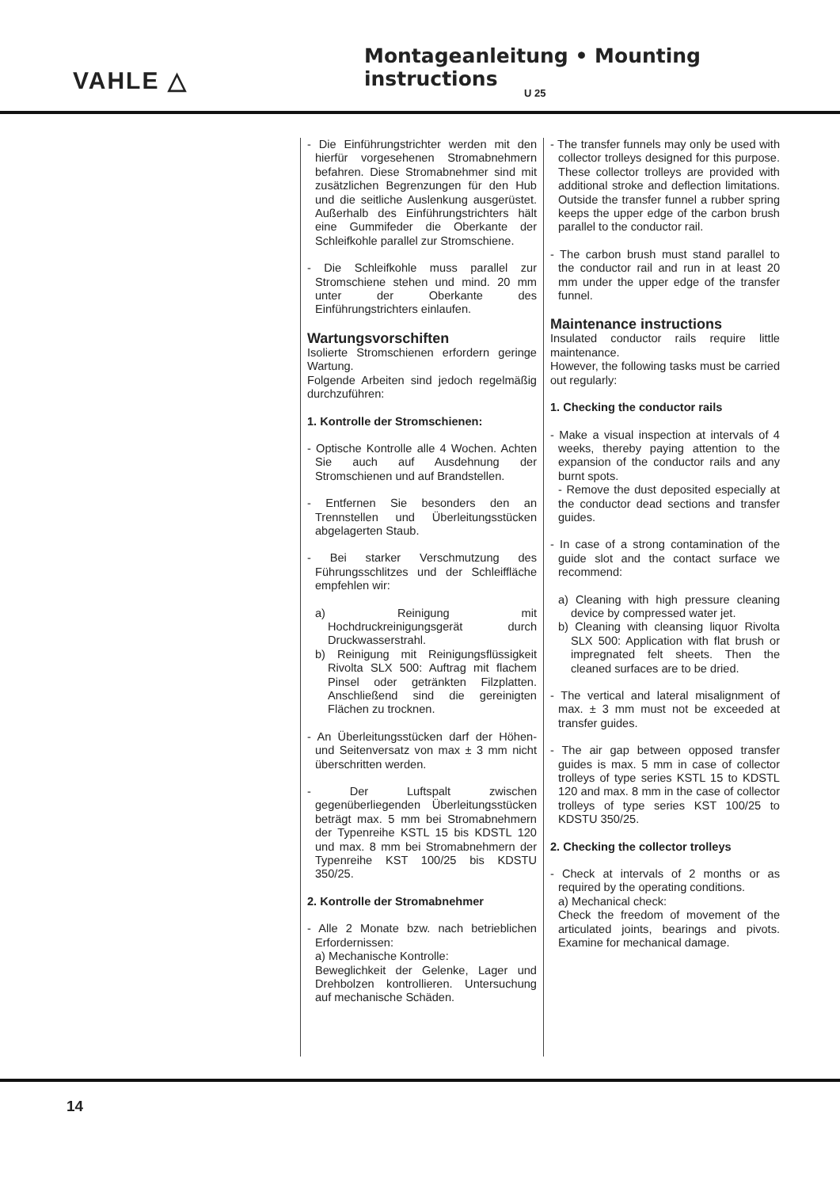VAHLE △
Montageanleitung • Mounting instructions
U 25
- Die Einführungstrichter werden mit den hierfür vorgesehenen Stromabnehmern befahren. Diese Stromabnehmer sind mit zusätzlichen Begrenzungen für den Hub und die seitliche Auslenkung ausgerüstet. Außerhalb des Einführungstrichters hält eine Gummifeder die Oberkante der Schleifkohle parallel zur Stromschiene.
- Die Schleifkohle muss parallel zur Stromschiene stehen und mind. 20 mm unter der Oberkante des Einführungstrichters einlaufen.
Wartungsvorschiften
Isolierte Stromschienen erfordern geringe Wartung.
Folgende Arbeiten sind jedoch regelmäßig durchzuführen:
1. Kontrolle der Stromschienen:
- Optische Kontrolle alle 4 Wochen. Achten Sie auch auf Ausdehnung der Stromschienen und auf Brandstellen.
- Entfernen Sie besonders den an Trennstellen und Überleitungsstücken abgelagerten Staub.
- Bei starker Verschmutzung des Führungsschlitzes und der Schleiffläche empfehlen wir:
a) Reinigung mit Hochdruckreinigungsgerät durch Druckwasserstrahl.
b) Reinigung mit Reinigungsflüssigkeit Rivolta SLX 500: Auftrag mit flachem Pinsel oder getränkten Filzplatten. Anschließend sind die gereinigten Flächen zu trocknen.
- An Überleitungsstücken darf der Höhen- und Seitenversatz von max ± 3 mm nicht überschritten werden.
- Der Luftspalt zwischen gegenüberliegenden Überleitungsstücken beträgt max. 5 mm bei Stromabnehmern der Typenreihe KSTL 15 bis KDSTL 120 und max. 8 mm bei Stromabnehmern der Typenreihe KST 100/25 bis KDSTU 350/25.
2. Kontrolle der Stromabnehmer
- Alle 2 Monate bzw. nach betrieblichen Erfordernissen:
a) Mechanische Kontrolle:
Beweglichkeit der Gelenke, Lager und Drehbolzen kontrollieren. Untersuchung auf mechanische Schäden.
- The transfer funnels may only be used with collector trolleys designed for this purpose. These collector trolleys are provided with additional stroke and deflection limitations. Outside the transfer funnel a rubber spring keeps the upper edge of the carbon brush parallel to the conductor rail.
- The carbon brush must stand parallel to the conductor rail and run in at least 20 mm under the upper edge of the transfer funnel.
Maintenance instructions
Insulated conductor rails require little maintenance.
However, the following tasks must be carried out regularly:
1. Checking the conductor rails
- Make a visual inspection at intervals of 4 weeks, thereby paying attention to the expansion of the conductor rails and any burnt spots.
- Remove the dust deposited especially at the conductor dead sections and transfer guides.
- In case of a strong contamination of the guide slot and the contact surface we recommend:
a) Cleaning with high pressure cleaning device by compressed water jet.
b) Cleaning with cleansing liquor Rivolta SLX 500: Application with flat brush or impregnated felt sheets. Then the cleaned surfaces are to be dried.
- The vertical and lateral misalignment of max. ± 3 mm must not be exceeded at transfer guides.
- The air gap between opposed transfer guides is max. 5 mm in case of collector trolleys of type series KSTL 15 to KDSTL 120 and max. 8 mm in the case of collector trolleys of type series KST 100/25 to KDSTU 350/25.
2. Checking the collector trolleys
- Check at intervals of 2 months or as required by the operating conditions.
a) Mechanical check:
Check the freedom of movement of the articulated joints, bearings and pivots. Examine for mechanical damage.
14